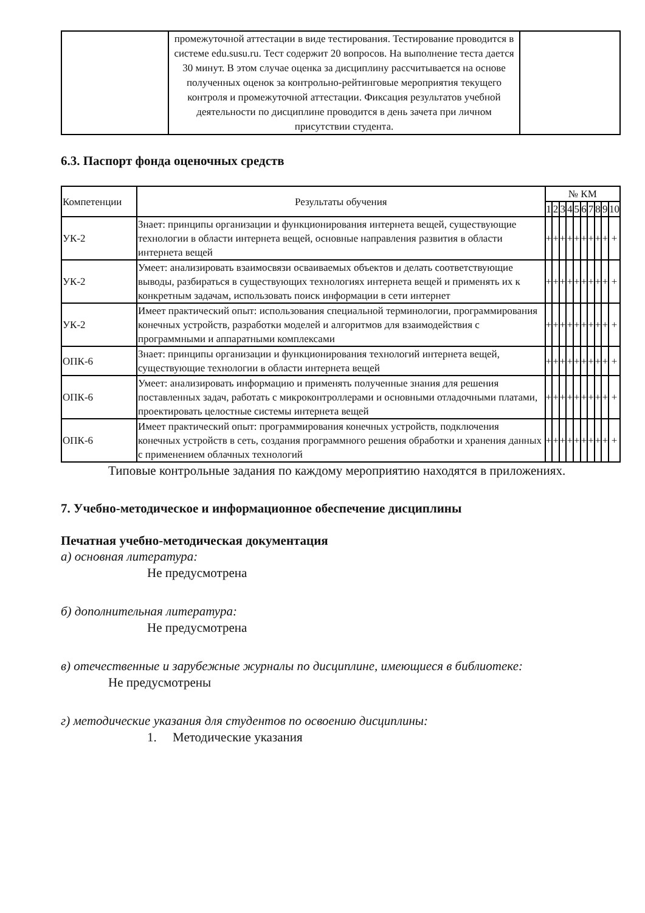| | промежуточной аттестации в виде тестирования. Тестирование проводится в системе edu.susu.ru. Тест содержит 20 вопросов. На выполнение теста дается 30 минут. В этом случае оценка за дисциплину рассчитывается на основе полученных оценок за контрольно-рейтинговые мероприятия текущего контроля и промежуточной аттестации. Фиксация результатов учебной деятельности по дисциплине проводится в день зачета при личном присутствии студента. | |
6.3. Паспорт фонда оценочных средств
| Компетенции | Результаты обучения | № КМ | | | | | | | | | |
| --- | --- | --- | --- | --- | --- | --- | --- | --- | --- | --- | --- |
| | | 1 | 2 | 3 | 4 | 5 | 6 | 7 | 8 | 9 | 10 |
| УК-2 | Знает: принципы организации и функционирования интернета вещей, существующие технологии в области интернета вещей, основные направления развития в области интернета вещей | + | + | + | + | + | + | + | + | + | + |
| УК-2 | Умеет: анализировать взаимосвязи осваиваемых объектов и делать соответствующие выводы, разбираться в существующих технологиях интернета вещей и применять их к конкретным задачам, использовать поиск информации в сети интернет | + | + | + | + | + | + | + | + | + | + |
| УК-2 | Имеет практический опыт: использования специальной терминологии, программирования конечных устройств, разработки моделей и алгоритмов для взаимодействия с программными и аппаратными комплексами | + | + | + | + | + | + | + | + | + | + |
| ОПК-6 | Знает: принципы организации и функционирования технологий интернета вещей, существующие технологии в области интернета вещей | + | + | + | + | + | + | + | + | + | + |
| ОПК-6 | Умеет: анализировать информацию и применять полученные знания для решения поставленных задач, работать с микроконтроллерами и основными отладочными платами, проектировать целостные системы интернета вещей | + | + | + | + | + | + | + | + | + | + |
| ОПК-6 | Имеет практический опыт: программирования конечных устройств, подключения конечных устройств в сеть, создания программного решения обработки и хранения данных с применением облачных технологий | + | + | + | + | + | + | + | + | + | + |
Типовые контрольные задания по каждому мероприятию находятся в приложениях.
7. Учебно-методическое и информационное обеспечение дисциплины
Печатная учебно-методическая документация
а) основная литература:
Не предусмотрена
б) дополнительная литература:
Не предусмотрена
в) отечественные и зарубежные журналы по дисциплине, имеющиеся в библиотеке:
Не предусмотрены
г) методические указания для студентов по освоению дисциплины:
1. Методические указания